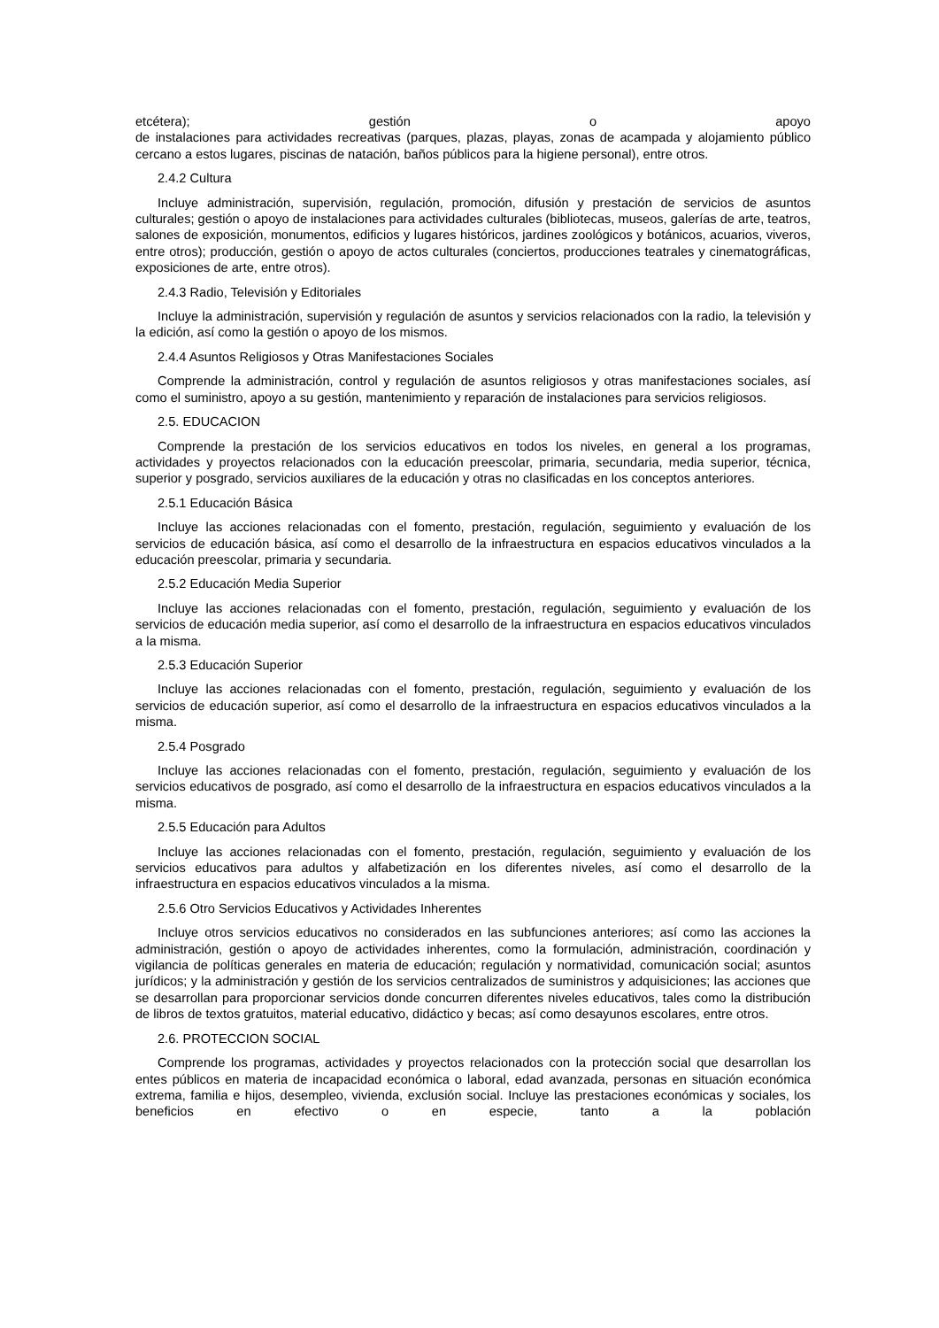etcétera); gestión o apoyo
de instalaciones para actividades recreativas (parques, plazas, playas, zonas de acampada y alojamiento público cercano a estos lugares, piscinas de natación, baños públicos para la higiene personal), entre otros.
2.4.2 Cultura
Incluye administración, supervisión, regulación, promoción, difusión y prestación de servicios de asuntos culturales; gestión o apoyo de instalaciones para actividades culturales (bibliotecas, museos, galerías de arte, teatros, salones de exposición, monumentos, edificios y lugares históricos, jardines zoológicos y botánicos, acuarios, viveros, entre otros); producción, gestión o apoyo de actos culturales (conciertos, producciones teatrales y cinematográficas, exposiciones de arte, entre otros).
2.4.3 Radio, Televisión y Editoriales
Incluye la administración, supervisión y regulación de asuntos y servicios relacionados con la radio, la televisión y la edición, así como la gestión o apoyo de los mismos.
2.4.4 Asuntos Religiosos y Otras Manifestaciones Sociales
Comprende la administración, control y regulación de asuntos religiosos y otras manifestaciones sociales, así como el suministro, apoyo a su gestión, mantenimiento y reparación de instalaciones para servicios religiosos.
2.5. EDUCACION
Comprende la prestación de los servicios educativos en todos los niveles, en general a los programas, actividades y proyectos relacionados con la educación preescolar, primaria, secundaria, media superior, técnica, superior y posgrado, servicios auxiliares de la educación y otras no clasificadas en los conceptos anteriores.
2.5.1 Educación Básica
Incluye las acciones relacionadas con el fomento, prestación, regulación, seguimiento y evaluación de los servicios de educación básica, así como el desarrollo de la infraestructura en espacios educativos vinculados a la educación preescolar, primaria y secundaria.
2.5.2 Educación Media Superior
Incluye las acciones relacionadas con el fomento, prestación, regulación, seguimiento y evaluación de los servicios de educación media superior, así como el desarrollo de la infraestructura en espacios educativos vinculados a la misma.
2.5.3 Educación Superior
Incluye las acciones relacionadas con el fomento, prestación, regulación, seguimiento y evaluación de los servicios de educación superior, así como el desarrollo de la infraestructura en espacios educativos vinculados a la misma.
2.5.4 Posgrado
Incluye las acciones relacionadas con el fomento, prestación, regulación, seguimiento y evaluación de los servicios educativos de posgrado, así como el desarrollo de la infraestructura en espacios educativos vinculados a la misma.
2.5.5 Educación para Adultos
Incluye las acciones relacionadas con el fomento, prestación, regulación, seguimiento y evaluación de los servicios educativos para adultos y alfabetización en los diferentes niveles, así como el desarrollo de la infraestructura en espacios educativos vinculados a la misma.
2.5.6 Otro Servicios Educativos y Actividades Inherentes
Incluye otros servicios educativos no considerados en las subfunciones anteriores; así como las acciones la administración, gestión o apoyo de actividades inherentes, como la formulación, administración, coordinación y vigilancia de políticas generales en materia de educación; regulación y normatividad, comunicación social; asuntos jurídicos; y la administración y gestión de los servicios centralizados de suministros y adquisiciones; las acciones que se desarrollan para proporcionar servicios donde concurren diferentes niveles educativos, tales como la distribución de libros de textos gratuitos, material educativo, didáctico y becas; así como desayunos escolares, entre otros.
2.6. PROTECCION SOCIAL
Comprende los programas, actividades y proyectos relacionados con la protección social que desarrollan los entes públicos en materia de incapacidad económica o laboral, edad avanzada, personas en situación económica extrema, familia e hijos, desempleo, vivienda, exclusión social. Incluye las prestaciones económicas y sociales, los beneficios en efectivo o en especie, tanto a la población